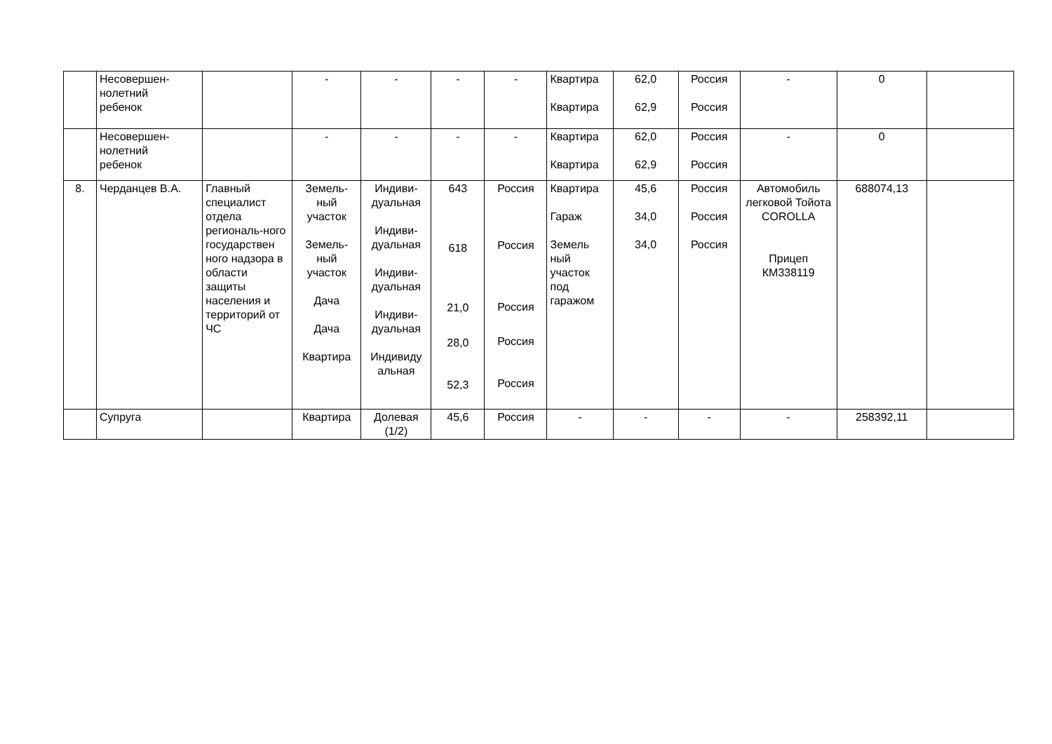| | Несовершен- нолетний ребенок | | - | - | - | - | Квартира Квартира | 62,0 62,9 | Россия Россия | - | 0 | |
| | Несовершен- нолетний ребенок | | - | - | - | - | Квартира Квартира | 62,0 62,9 | Россия Россия | - | 0 | |
| 8. | Черданцев В.А. | Главный специалист отдела региональ-ного государствен ного надзора в области защиты населения и территорий от ЧС | Земель- ный участок Земель- ный участок Дача Дача Квартира | Индиви- дуальная Индиви- дуальная Индиви- дуальная Индиви- дуальная Индивиду альная | 643 618 21,0 28,0 52,3 | Россия Россия Россия Россия Россия | Квартира Гараж Земель ный участок под гаражом | 45,6 34,0 34,0 | Россия Россия Россия | Автомобиль легковой Тойота COROLLA Прицеп КМ338119 | 688074,13 | |
| | Супруга | | Квартира | Долевая (1/2) | 45,6 | Россия | - | - | - | - | 258392,11 | |